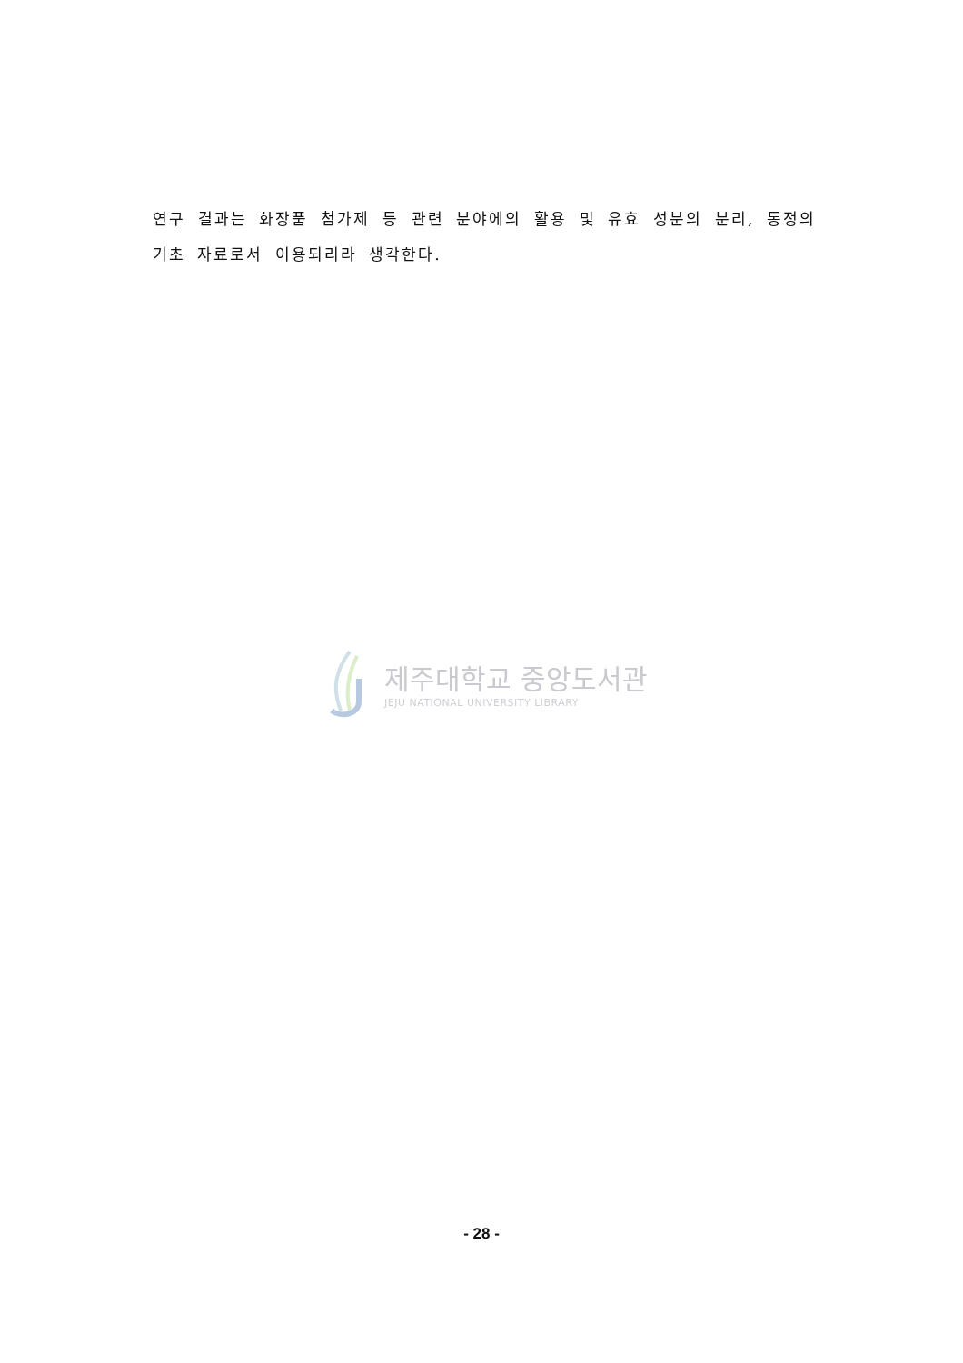연구 결과는 화장품 첨가제 등 관련 분야에의 활용 및 유효 성분의 분리, 동정의 기초 자료로서 이용되리라 생각한다.
제주대학교 중앙도서관
JEJU NATIONAL UNIVERSITY LIBRARY
- 28 -